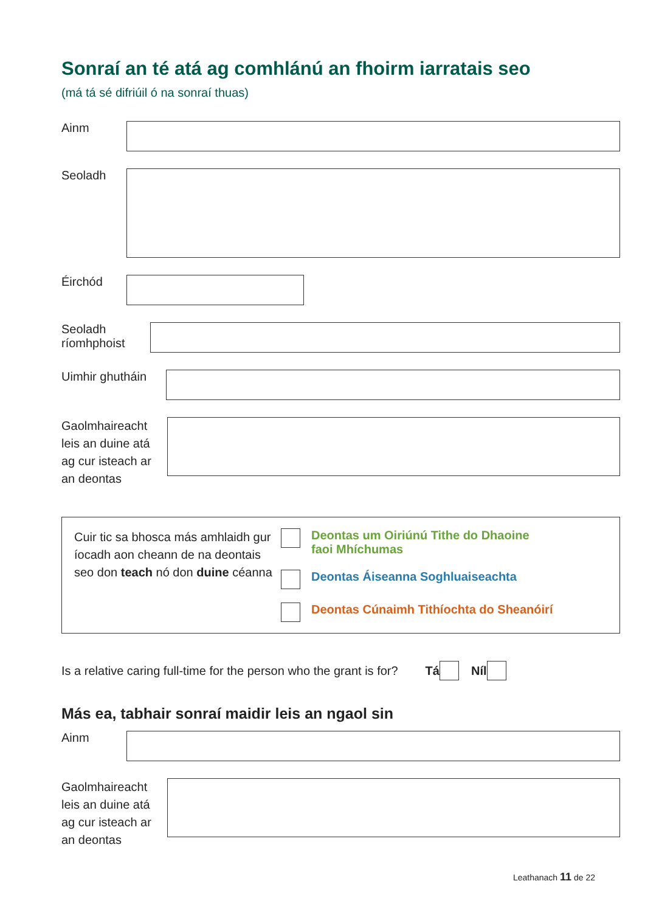Sonraí an té atá ag comhlánú an fhoirm iarratais seo
(má tá sé difriúil ó na sonraí thuas)
Ainm
Seoladh
Éirchód
Seoladh
ríomhphoist
Uimhir ghutháin
Gaolmhaireacht
leis an duine atá
ag cur isteach ar
an deontas
Cuir tic sa bhosca más amhlaidh gur íocadh aon cheann de na deontais seo don teach nó don duine céanna
Deontas um Oiriúnú Tithe do Dhaoine
faoi Mhíchumas
Deontas Áiseanna Soghluaiseachta
Deontas Cúnaimh Tithíochta do Sheanóirí
Is a relative caring full-time for the person who the grant is for? Tá Níl
Más ea, tabhair sonraí maidir leis an ngaol sin
Ainm
Gaolmhaireacht
leis an duine atá
ag cur isteach ar
an deontas
Leathanach 11 de 22